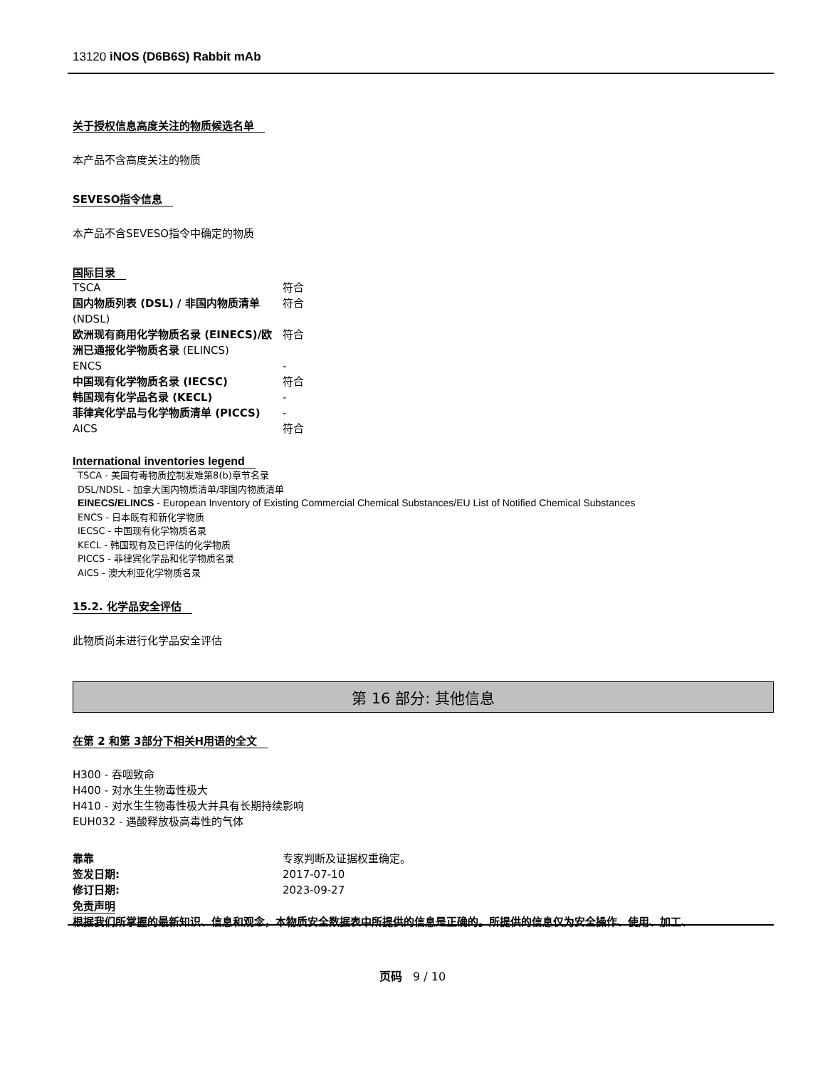13120 iNOS (D6B6S) Rabbit mAb
关于授权信息高度关注的物质候选名单
本产品不含高度关注的物质
SEVESO指令信息
本产品不含SEVESO指令中确定的物质
国际目录
| TSCA | 符合 |
| 国内物质列表 (DSL) / 非国内物质清单 (NDSL) | 符合 |
| 欧洲现有商用化学物质名录 (EINECS)/欧洲已通报化学物质名录 (ELINCS) | 符合 |
| ENCS | - |
| 中国现有化学物质名录 (IECSC) | 符合 |
| 韩国现有化学品名录 (KECL) | - |
| 菲律宾化学品与化学物质清单 (PICCS) | - |
| AICS | 符合 |
International inventories legend
TSCA - 美国有毒物质控制发难第8(b)章节名录
DSL/NDSL - 加拿大国内物质清单/非国内物质清单
EINECS/ELINCS - European Inventory of Existing Commercial Chemical Substances/EU List of Notified Chemical Substances
ENCS - 日本既有和新化学物质
IECSC - 中国现有化学物质名录
KECL - 韩国现有及已评估的化学物质
PICCS - 菲律宾化学品和化学物质名录
AICS - 澳大利亚化学物质名录
15.2. 化学品安全评估
此物质尚未进行化学品安全评估
第 16 部分: 其他信息
在第 2 和第 3部分下相关H用语的全文
H300 - 吞咽致命
H400 - 对水生生物毒性极大
H410 - 对水生生物毒性极大并具有长期持续影响
EUH032 - 遇酸释放极高毒性的气体
| 靠靠 | 专家判断及证据权重确定。 |
| 签发日期: | 2017-07-10 |
| 修订日期: | 2023-09-27 |
免责声明
根据我们所掌握的最新知识、信息和观念，本物质安全数据表中所提供的信息是正确的。所提供的信息仅为安全操作、使用、加工、
页码 9 / 10